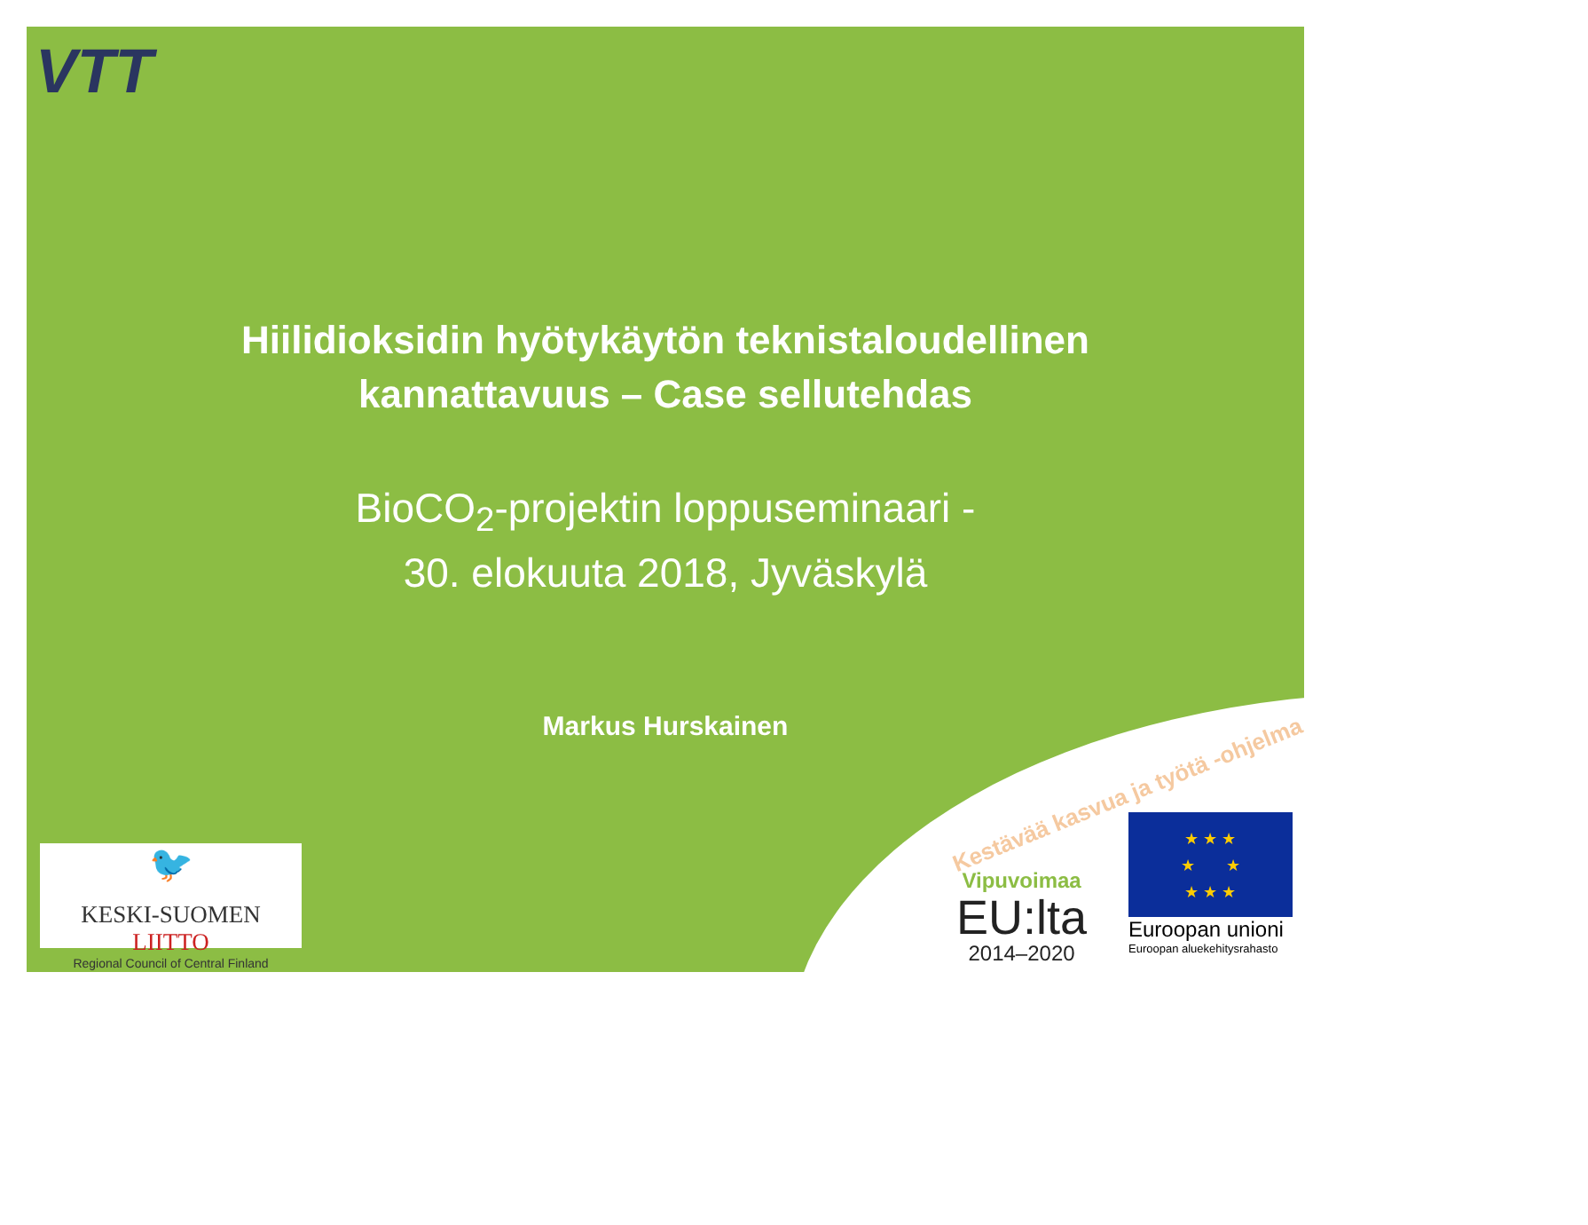VTT
Hiilidioksidin hyötykäytön teknistaloudellinen
kannattavuus – Case sellutehdas
BioCO<sub>2</sub>-projektin loppuseminaari -
30. elokuuta 2018, Jyväskylä
Markus Hurskainen
Kestävää kasvua ja työtä -ohjelma
🐦
KESKI-SUOMEN LIITTO
Regional Council of Central Finland
Vipuvoimaa
EU:lta
2014–2020
★ ★ ★
★ ★
★ ★ ★
Euroopan unioni
Euroopan aluekehitysrahasto